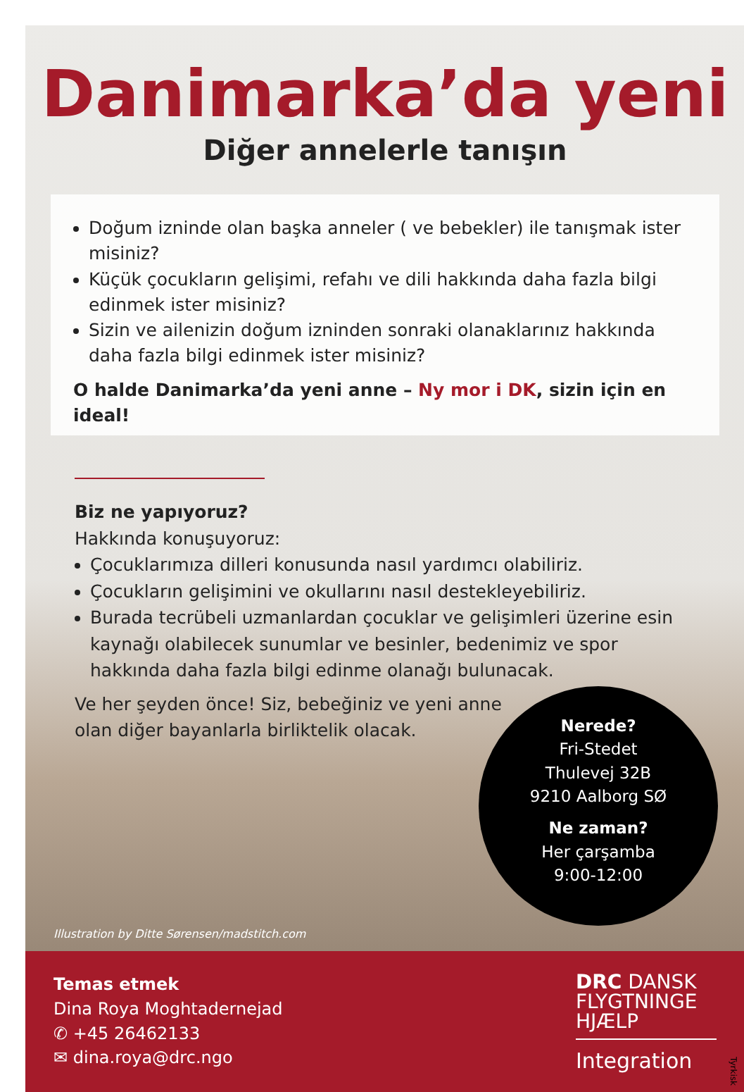Danimarka’da yeni
Diğer annelerle tanışın
Doğum izninde olan başka anneler ( ve bebekler) ile tanışmak ister misiniz?
Küçük çocukların gelişimi, refahı ve dili hakkında daha fazla bilgi edinmek ister misiniz?
Sizin ve ailenizin doğum izninden sonraki olanaklarınız hakkında daha fazla bilgi edinmek ister misiniz?
O halde Danimarka’da yeni anne – Ny mor i DK, sizin için en ideal!
Biz ne yapıyoruz?
Hakkında konuşuyoruz:
Çocuklarımıza dilleri konusunda nasıl yardımcı olabiliriz.
Çocukların gelişimini ve okullarını nasıl destekleyebiliriz.
Burada tecrübeli uzmanlardan çocuklar ve gelişimleri üzerine esin kaynağı olabilecek sunumlar ve besinler, bedenimiz ve spor hakkında daha fazla bilgi edinme olanağı bulunacak.
Ve her şeyden önce! Siz, bebeğiniz ve yeni anne olan diğer bayanlarla birliktelik olacak.
Nerede?
Fri-Stedet
Thulevej 32B
9210 Aalborg SØ
Ne zaman?
Her çarşamba
9:00-12:00
Illustration by Ditte Sørensen/madstitch.com
Temas etmek
Dina Roya Moghtadernejad
✆ +45 26462133
✉ dina.roya@drc.ngo
DRC DANSK
FLYGTNINGE
HJÆLP
Integration
Tyrkisk